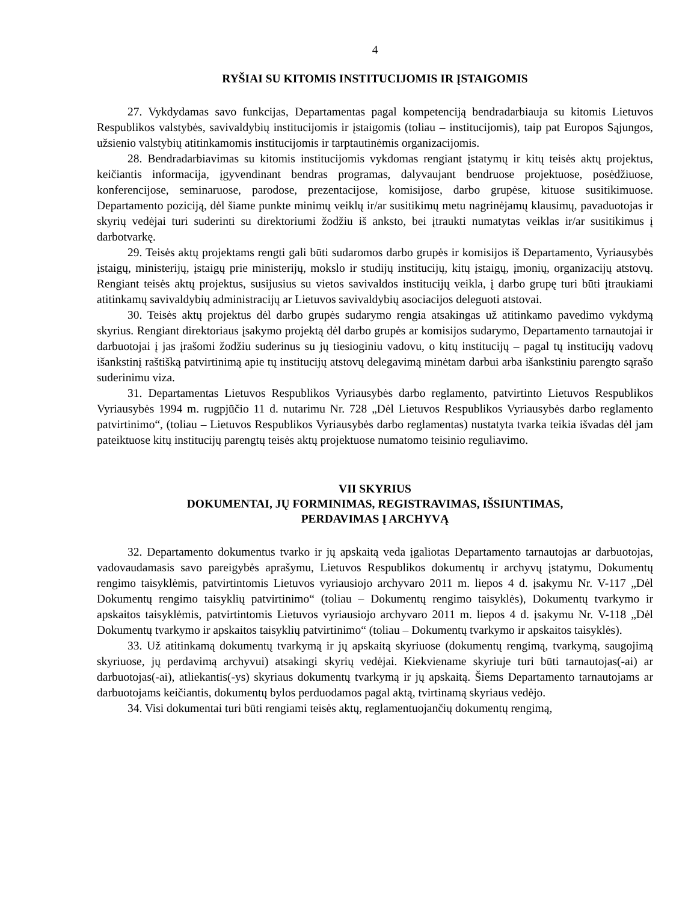4
RYŠIAI SU KITOMIS INSTITUCIJOMIS IR ĮSTAIGOMIS
27. Vykdydamas savo funkcijas, Departamentas pagal kompetenciją bendradarbiauja su kitomis Lietuvos Respublikos valstybės, savivaldybių institucijomis ir įstaigomis (toliau – institucijomis), taip pat Europos Sąjungos, užsienio valstybių atitinkamomis institucijomis ir tarptautinėmis organizacijomis.
28. Bendradarbiavimas su kitomis institucijomis vykdomas rengiant įstatymų ir kitų teisės aktų projektus, keičiantis informacija, įgyvendinant bendras programas, dalyvaujant bendruose projektuose, posėdžiuose, konferencijose, seminaruose, parodose, prezentacijose, komisijose, darbo grupėse, kituose susitikimuose. Departamento poziciją, dėl šiame punkte minimų veiklų ir/ar susitikimų metu nagrinėjamų klausimų, pavaduotojas ir skyrių vedėjai turi suderinti su direktoriumi žodžiu iš anksto, bei įtraukti numatytas veiklas ir/ar susitikimus į darbotvarkę.
29. Teisės aktų projektams rengti gali būti sudaromos darbo grupės ir komisijos iš Departamento, Vyriausybės įstaigų, ministerijų, įstaigų prie ministerijų, mokslo ir studijų institucijų, kitų įstaigų, įmonių, organizacijų atstovų. Rengiant teisės aktų projektus, susijusius su vietos savivaldos institucijų veikla, į darbo grupę turi būti įtraukiami atitinkamų savivaldybių administracijų ar Lietuvos savivaldybių asociacijos deleguoti atstovai.
30. Teisės aktų projektus dėl darbo grupės sudarymo rengia atsakingas už atitinkamo pavedimo vykdymą skyrius. Rengiant direktoriaus įsakymo projektą dėl darbo grupės ar komisijos sudarymo, Departamento tarnautojai ir darbuotojai į jas įrašomi žodžiu suderinus su jų tiesioginiu vadovu, o kitų institucijų – pagal tų institucijų vadovų išankstinį raštišką patvirtinimą apie tų institucijų atstovų delegavimą minėtam darbui arba išankstiniu parengto sąrašo suderinimu viza.
31. Departamentas Lietuvos Respublikos Vyriausybės darbo reglamento, patvirtinto Lietuvos Respublikos Vyriausybės 1994 m. rugpjūčio 11 d. nutarimu Nr. 728 „Dėl Lietuvos Respublikos Vyriausybės darbo reglamento patvirtinimo“, (toliau – Lietuvos Respublikos Vyriausybės darbo reglamentas) nustatyta tvarka teikia išvadas dėl jam pateiktuose kitų institucijų parengtų teisės aktų projektuose numatomo teisinio reguliavimo.
VII SKYRIUS
DOKUMENTAI, JŲ FORMINIMAS, REGISTRAVIMAS, IŠSIUNTIMAS,
PERDAVIMAS Į ARCHYVĄ
32. Departamento dokumentus tvarko ir jų apskaitą veda įgaliotas Departamento tarnautojas ar darbuotojas, vadovaudamasis savo pareigybės aprašymu, Lietuvos Respublikos dokumentų ir archyvų įstatymu, Dokumentų rengimo taisyklėmis, patvirtintomis Lietuvos vyriausiojo archyvaro 2011 m. liepos 4 d. įsakymu Nr. V-117 „Dėl Dokumentų rengimo taisyklių patvirtinimo“ (toliau – Dokumentų rengimo taisyklės), Dokumentų tvarkymo ir apskaitos taisyklėmis, patvirtintomis Lietuvos vyriausiojo archyvaro 2011 m. liepos 4 d. įsakymu Nr. V-118 „Dėl Dokumentų tvarkymo ir apskaitos taisyklių patvirtinimo“ (toliau – Dokumentų tvarkymo ir apskaitos taisyklės).
33. Už atitinkamą dokumentų tvarkymą ir jų apskaitą skyriuose (dokumentų rengimą, tvarkymą, saugojimą skyriuose, jų perdavimą archyvui) atsakingi skyrių vedėjai. Kiekviename skyriuje turi būti tarnautojas(-ai) ar darbuotojas(-ai), atliekantis(-ys) skyriaus dokumentų tvarkymą ir jų apskaitą. Šiems Departamento tarnautojams ar darbuotojams keičiantis, dokumentų bylos perduodamos pagal aktą, tvirtinamą skyriaus vedėjo.
34. Visi dokumentai turi būti rengiami teisės aktų, reglamentuojančių dokumentų rengimą,